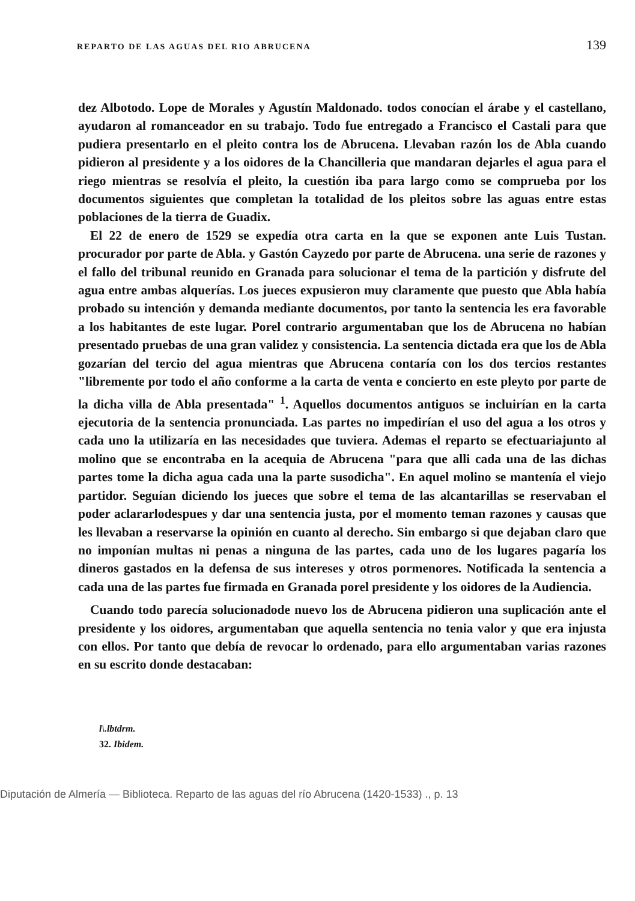REPARTO DE LAS AGUAS DEL RIO ABRUCENA 139
dez Albotodo. Lope de Morales y Agustín Maldonado. todos conocían el árabe y el castellano, ayudaron al romanceador en su trabajo. Todo fue entregado a Francisco el Castali para que pudiera presentarlo en el pleito contra los de Abrucena. Llevaban razón los de Abla cuando pidieron al presidente y a los oidores de la Chancilleria que mandaran dejarles el agua para el riego mientras se resolvía el pleito, la cuestión iba para largo como se comprueba por los documentos siguientes que completan la totalidad de los pleitos sobre las aguas entre estas poblaciones de la tierra de Guadix.
El 22 de enero de 1529 se expedía otra carta en la que se exponen ante Luis Tustan. procurador por parte de Abla. y Gastón Cayzedo por parte de Abrucena. una serie de razones y el fallo del tribunal reunido en Granada para solucionar el tema de la partición y disfrute del agua entre ambas alquerías. Los jueces expusieron muy claramente que puesto que Abla había probado su intención y demanda mediante documentos, por tanto la sentencia les era favorable a los habitantes de este lugar. Porel contrario argumentaban que los de Abrucena no habían presentado pruebas de una gran validez y consistencia. La sentencia dictada era que los de Abla gozarían del tercio del agua mientras que Abrucena contaría con los dos tercios restantes "libremente por todo el año conforme a la carta de venta e concierto en este pleyto por parte de la dicha villa de Abla presentada" <sup>1</sup>. Aquellos documentos antiguos se incluirían en la carta ejecutoria de la sentencia pronunciada. Las partes no impedirían el uso del agua a los otros y cada uno la utilizaría en las necesidades que tuviera. Ademas el reparto se efectuariajunto al molino que se encontraba en la acequia de Abrucena "para que alli cada una de las dichas partes tome la dicha agua cada una la parte susodicha". En aquel molino se mantenía el viejo partidor. Seguían diciendo los jueces que sobre el tema de las alcantarillas se reservaban el poder aclararlodespues y dar una sentencia justa, por el momento teman razones y causas que les llevaban a reservarse la opinión en cuanto al derecho. Sin embargo si que dejaban claro que no imponían multas ni penas a ninguna de las partes, cada uno de los lugares pagaría los dineros gastados en la defensa de sus intereses y otros pormenores. Notificada la sentencia a cada una de las partes fue firmada en Granada porel presidente y los oidores de la Audiencia.
Cuando todo parecía solucionadode nuevo los de Abrucena pidieron una suplicación ante el presidente y los oidores, argumentaban que aquella sentencia no tenia valor y que era injusta con ellos. Por tanto que debía de revocar lo ordenado, para ello argumentaban varias razones en su escrito donde destacaban:
l\.lbtdrm.
32. Ibidem.
Diputación de Almería — Biblioteca. Reparto de las aguas del río Abrucena (1420-1533) ., p. 13